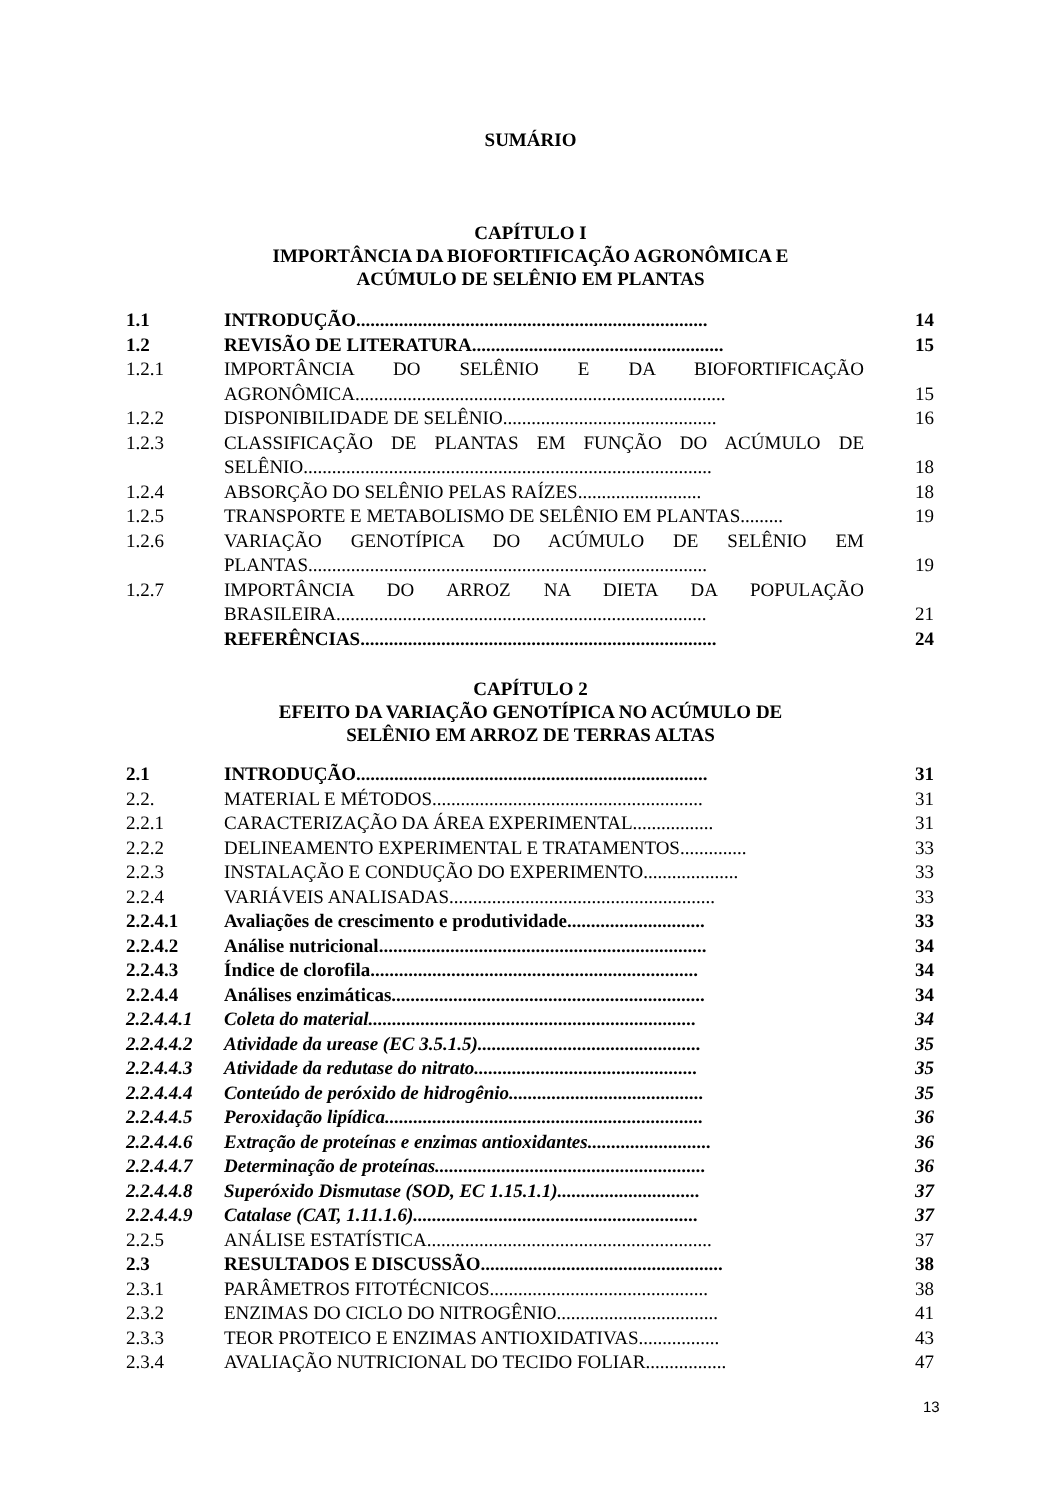SUMÁRIO
CAPÍTULO I
IMPORTÂNCIA DA BIOFORTIFICAÇÃO AGRONÔMICA E
ACÚMULO DE SELÊNIO EM PLANTAS
| 1.1 | INTRODUÇÃO.......................................................................... | 14 |
| 1.2 | REVISÃO DE LITERATURA..................................................... | 15 |
| 1.2.1 | IMPORTÂNCIA DO SELÊNIO E DA BIOFORTIFICAÇÃO AGRONÔMICA.............................................................................. | 15 |
| 1.2.2 | DISPONIBILIDADE DE SELÊNIO............................................. | 16 |
| 1.2.3 | CLASSIFICAÇÃO DE PLANTAS EM FUNÇÃO DO ACÚMULO DE SELÊNIO...................................................................................... | 18 |
| 1.2.4 | ABSORÇÃO DO SELÊNIO PELAS RAÍZES.......................... | 18 |
| 1.2.5 | TRANSPORTE E METABOLISMO DE SELÊNIO EM PLANTAS......... | 19 |
| 1.2.6 | VARIAÇÃO GENOTÍPICA DO ACÚMULO DE SELÊNIO EM PLANTAS.................................................................................... | 19 |
| 1.2.7 | IMPORTÂNCIA DO ARROZ NA DIETA DA POPULAÇÃO BRASILEIRA.............................................................................. | 21 |
| | REFERÊNCIAS........................................................................... | 24 |
CAPÍTULO 2
EFEITO DA VARIAÇÃO GENOTÍPICA NO ACÚMULO DE
SELÊNIO EM ARROZ DE TERRAS ALTAS
| 2.1 | INTRODUÇÃO.......................................................................... | 31 |
| 2.2. | MATERIAL E MÉTODOS......................................................... | 31 |
| 2.2.1 | CARACTERIZAÇÃO DA ÁREA EXPERIMENTAL................. | 31 |
| 2.2.2 | DELINEAMENTO EXPERIMENTAL E TRATAMENTOS.............. | 33 |
| 2.2.3 | INSTALAÇÃO E CONDUÇÃO DO EXPERIMENTO.................... | 33 |
| 2.2.4 | VARIÁVEIS ANALISADAS........................................................ | 33 |
| 2.2.4.1 | Avaliações de crescimento e produtividade............................. | 33 |
| 2.2.4.2 | Análise nutricional..................................................................... | 34 |
| 2.2.4.3 | Índice de clorofila..................................................................... | 34 |
| 2.2.4.4 | Análises enzimáticas.................................................................. | 34 |
| 2.2.4.4.1 | Coleta do material..................................................................... | 34 |
| 2.2.4.4.2 | Atividade da urease (EC 3.5.1.5)............................................... | 35 |
| 2.2.4.4.3 | Atividade da redutase do nitrato............................................... | 35 |
| 2.2.4.4.4 | Conteúdo de peróxido de hidrogênio......................................... | 35 |
| 2.2.4.4.5 | Peroxidação lipídica................................................................... | 36 |
| 2.2.4.4.6 | Extração de proteínas e enzimas antioxidantes.......................... | 36 |
| 2.2.4.4.7 | Determinação de proteínas......................................................... | 36 |
| 2.2.4.4.8 | Superóxido Dismutase (SOD, EC 1.15.1.1).............................. | 37 |
| 2.2.4.4.9 | Catalase (CAT, 1.11.1.6)............................................................ | 37 |
| 2.2.5 | ANÁLISE ESTATÍSTICA............................................................ | 37 |
| 2.3 | RESULTADOS E DISCUSSÃO................................................... | 38 |
| 2.3.1 | PARÂMETROS FITOTÉCNICOS.............................................. | 38 |
| 2.3.2 | ENZIMAS DO CICLO DO NITROGÊNIO.................................. | 41 |
| 2.3.3 | TEOR PROTEICO E ENZIMAS ANTIOXIDATIVAS................. | 43 |
| 2.3.4 | AVALIAÇÃO NUTRICIONAL DO TECIDO FOLIAR................. | 47 |
13